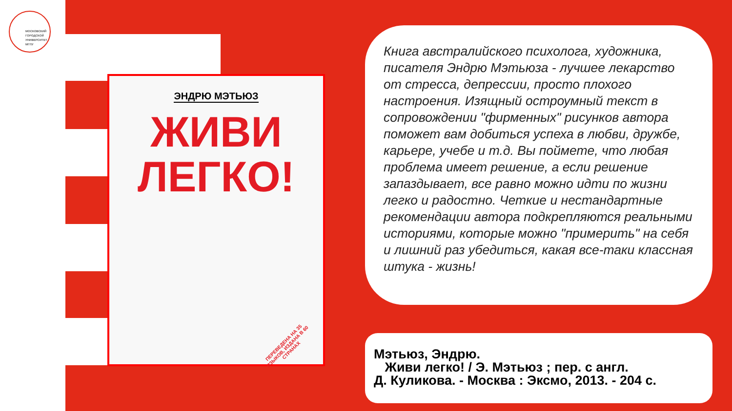МОСКОВСКИЙ
ГОРОДСКОЙ
УНИВЕРСИТЕТ
МГПУ
ЭНДРЮ МЭТЬЮЗ
ЖИВИ
ЛЕГКО!
ПЕРЕВЕДЕНА НА 35 ЯЗЫКОВ, ИЗДАНА В 60 СТРАНАХ
Книга австралийского психолога, художника, писателя Эндрю Мэтьюза - лучшее лекарство от стресса, депрессии, просто плохого настроения. Изящный остроумный текст в сопровождении "фирменных" рисунков автора поможет вам добиться успеха в любви, дружбе, карьере, учебе и т.д. Вы поймете, что любая проблема имеет решение, а если решение запаздывает, все равно можно идти по жизни легко и радостно. Четкие и нестандартные рекомендации автора подкрепляются реальными историями, которые можно "примерить" на себя и лишний раз убедиться, какая все-таки классная штука - жизнь!
Мэтьюз, Эндрю.
Живи легко! / Э. Мэтьюз ; пер. с англ.
Д. Куликова. - Москва : Эксмо, 2013. - 204 с.